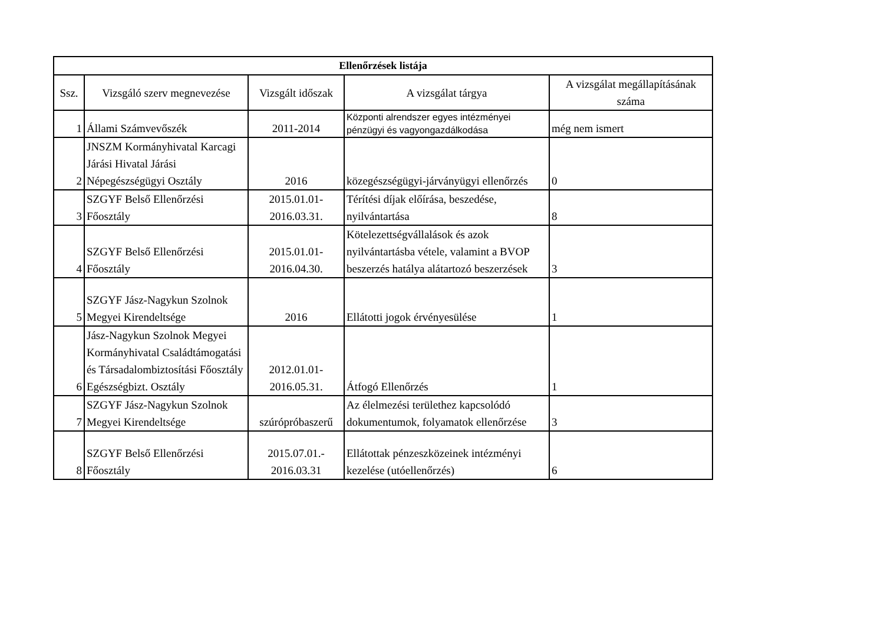| Ellenőrzések listája | | | | |
| --- | --- | --- | --- | --- |
| Ssz. | Vizsgáló szerv megnevezése | Vizsgált időszak | A vizsgálat tárgya | A vizsgálat megállapításának száma |
| 1 | Állami Számvevőszék | 2011-2014 | Központi alrendszer egyes intézményei pénzügyi és vagyongazdálkodása | még nem ismert |
| 2 | JNSZM Kormányhivatal Karcagi Járási Hivatal Járási Népegészségügyi Osztály | 2016 | közegészségügyi-járványügyi ellenőrzés | 0 |
| 3 | SZGYF Belső Ellenőrzési Főosztály | 2015.01.01- 2016.03.31. | Térítési díjak előírása, beszedése, nyilvántartása | 8 |
| 4 | SZGYF Belső Ellenőrzési Főosztály | 2015.01.01- 2016.04.30. | Kötelezettségvállalások és azok nyilvántartásba vétele, valamint a BVOP beszerzés hatálya alátartozó beszerzések | 3 |
| 5 | SZGYF Jász-Nagykun Szolnok Megyei Kirendeltsége | 2016 | Ellátotti jogok érvényesülése | 1 |
| 6 | Jász-Nagykun Szolnok Megyei Kormányhivatal Családtámogatási és Társadalombiztosítási Főosztály Egészségbizt. Osztály | 2012.01.01- 2016.05.31. | Átfogó Ellenőrzés | 1 |
| 7 | SZGYF Jász-Nagykun Szolnok Megyei Kirendeltsége | szúrópróbaszerű | Az élelmezési területhez kapcsolódó dokumentumok, folyamatok ellenőrzése | 3 |
| 8 | SZGYF Belső Ellenőrzési Főosztály | 2015.07.01.- 2016.03.31 | Ellátottak pénzeszközeinek intézményi kezelése (utóellenőrzés) | 6 |